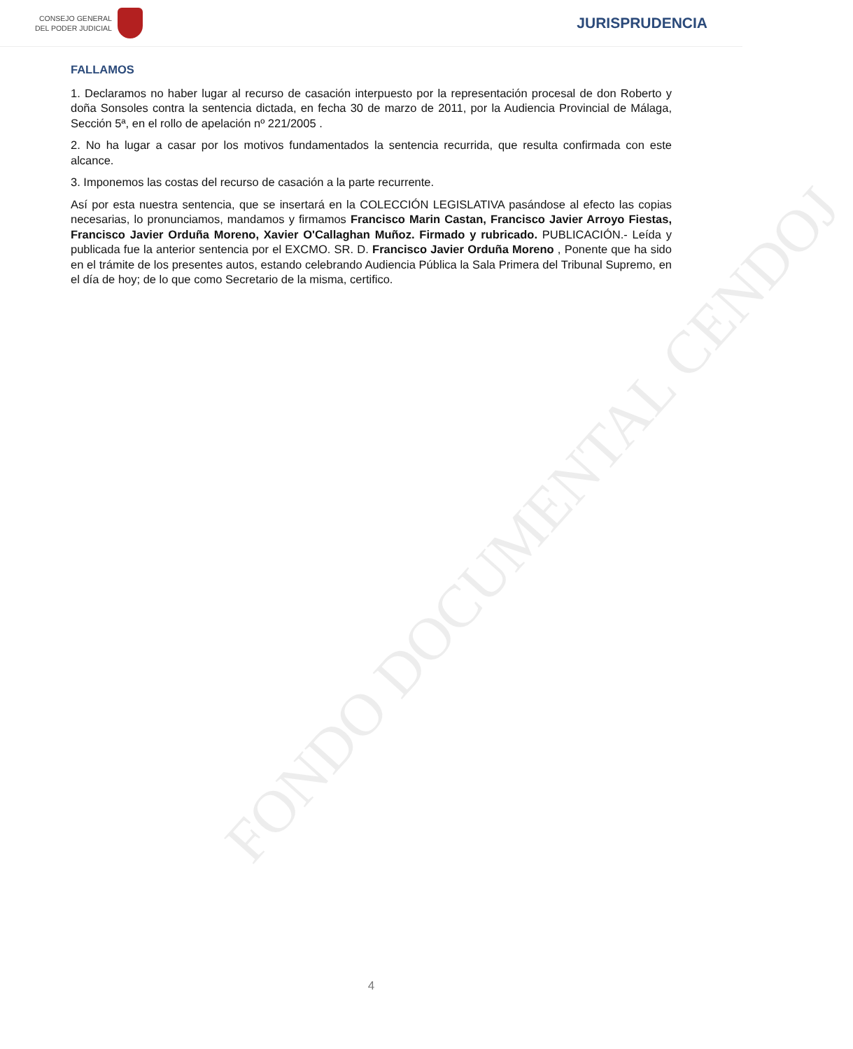CONSEJO GENERAL
DEL PODER JUDICIAL
JURISPRUDENCIA
FALLAMOS
1. Declaramos no haber lugar al recurso de casación interpuesto por la representación procesal de don Roberto y doña Sonsoles contra la sentencia dictada, en fecha 30 de marzo de 2011, por la Audiencia Provincial de Málaga, Sección 5ª, en el rollo de apelación nº 221/2005 .
2. No ha lugar a casar por los motivos fundamentados la sentencia recurrida, que resulta confirmada con este alcance.
3. Imponemos las costas del recurso de casación a la parte recurrente.
Así por esta nuestra sentencia, que se insertará en la COLECCIÓN LEGISLATIVA pasándose al efecto las copias necesarias, lo pronunciamos, mandamos y firmamos Francisco Marin Castan, Francisco Javier Arroyo Fiestas, Francisco Javier Orduña Moreno, Xavier O'Callaghan Muñoz. Firmado y rubricado. PUBLICACIÓN.- Leída y publicada fue la anterior sentencia por el EXCMO. SR. D. Francisco Javier Orduña Moreno , Ponente que ha sido en el trámite de los presentes autos, estando celebrando Audiencia Pública la Sala Primera del Tribunal Supremo, en el día de hoy; de lo que como Secretario de la misma, certifico.
FONDO DOCUMENTAL CENDOJ
4